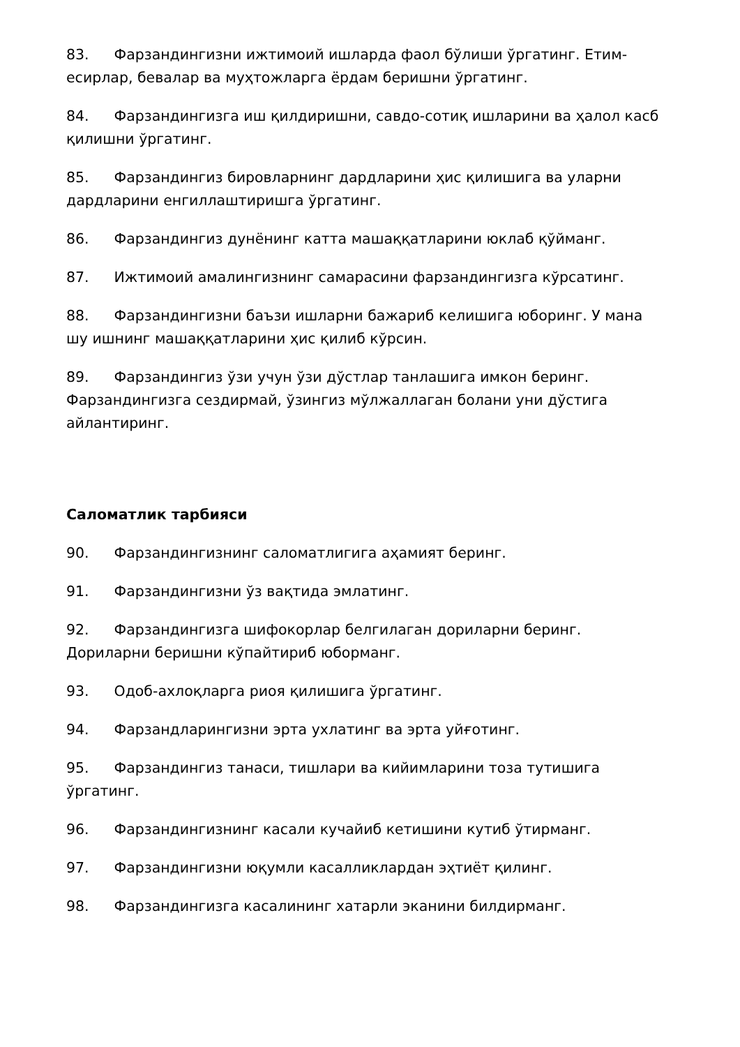83. Фарзандингизни ижтимоий ишларда фаол бўлиши ўргатинг. Етим-есирлар, бевалар ва муҳтожларга ёрдам беришни ўргатинг.
84. Фарзандингизга иш қилдиришни, савдо-сотиқ ишларини ва ҳалол касб қилишни ўргатинг.
85. Фарзандингиз бировларнинг дардларини ҳис қилишига ва уларни дардларини енгиллаштиришга ўргатинг.
86. Фарзандингиз дунёнинг катта машаққатларини юклаб қўйманг.
87. Ижтимоий амалингизнинг самарасини фарзандингизга кўрсатинг.
88. Фарзандингизни баъзи ишларни бажариб келишига юборинг. У мана шу ишнинг машаққатларини ҳис қилиб кўрсин.
89. Фарзандингиз ўзи учун ўзи дўстлар танлашига имкон беринг. Фарзандингизга сездирмай, ўзингиз мўлжаллаган болани уни дўстига айлантиринг.
Саломатлик тарбияси
90. Фарзандингизнинг саломатлигига аҳамият беринг.
91. Фарзандингизни ўз вақтида эмлатинг.
92. Фарзандингизга шифокорлар белгилаган дориларни беринг. Дориларни беришни кўпайтириб юборманг.
93. Одоб-ахлоқларга риоя қилишига ўргатинг.
94. Фарзандларингизни эрта ухлатинг ва эрта уйғотинг.
95. Фарзандингиз танаси, тишлари ва кийимларини тоза тутишига ўргатинг.
96. Фарзандингизнинг касали кучайиб кетишини кутиб ўтирманг.
97. Фарзандингизни юқумли касалликлардан эҳтиёт қилинг.
98. Фарзандингизга касалининг хатарли эканини билдирманг.